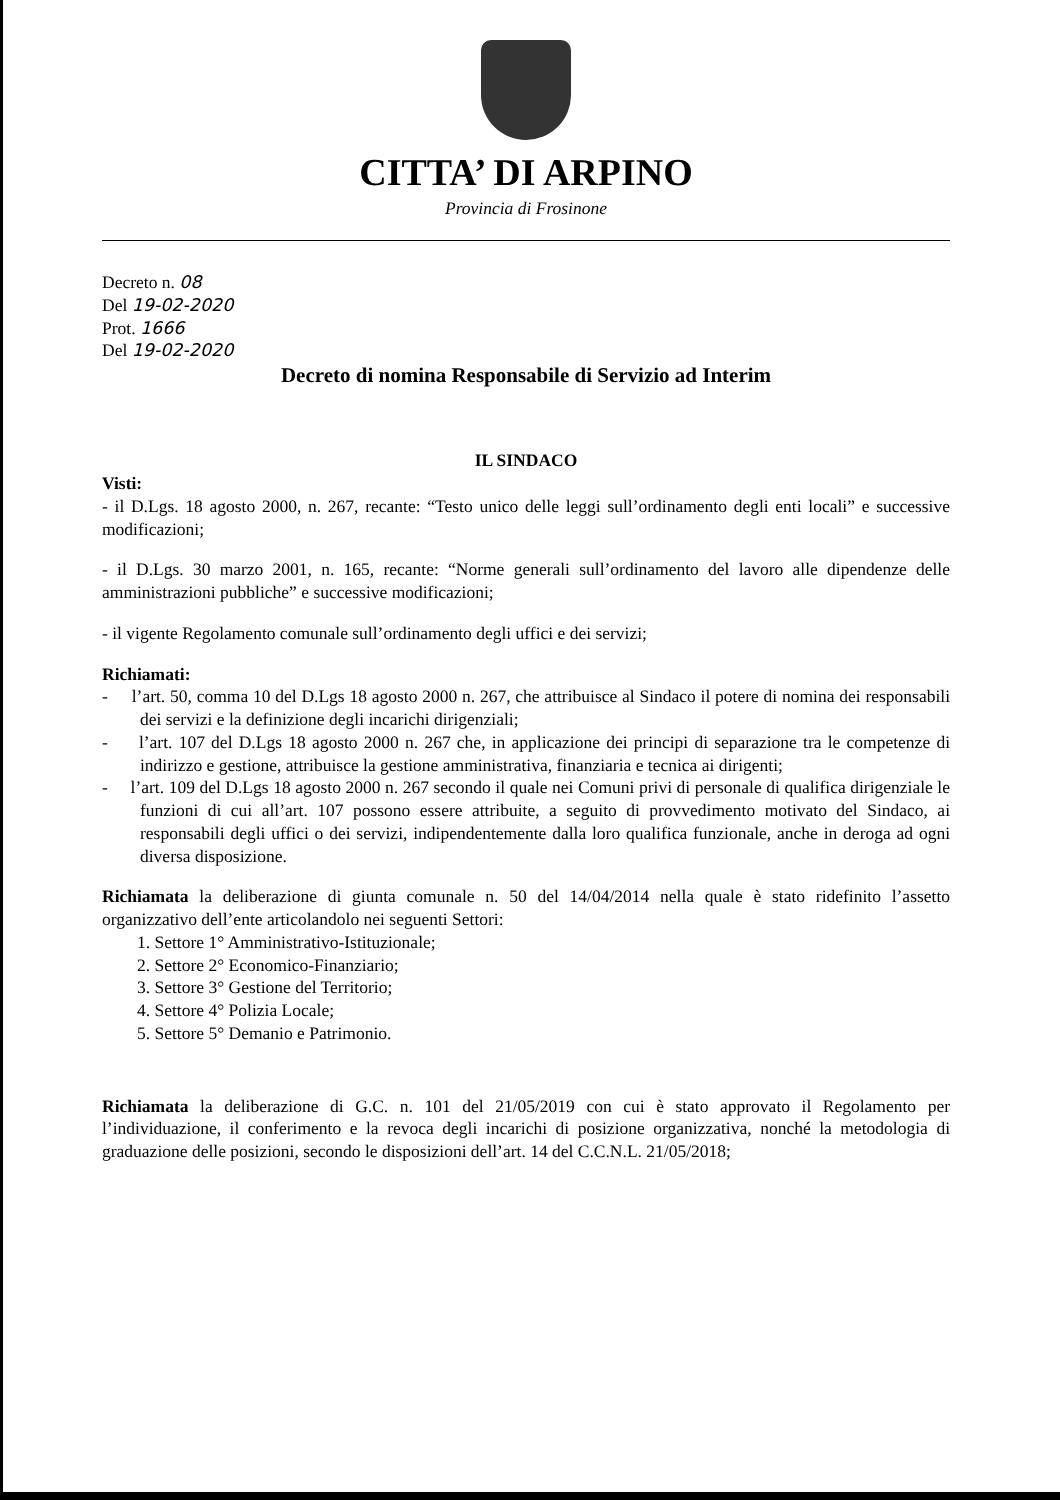CITTA’ DI ARPINO
Provincia di Frosinone
Decreto n. 08
Del 19-02-2020
Prot. 1666
Del 19-02-2020
Decreto di nomina Responsabile di Servizio ad Interim
IL SINDACO
Visti:
- il D.Lgs. 18 agosto 2000, n. 267, recante: “Testo unico delle leggi sull’ordinamento degli enti locali” e successive modificazioni;
- il D.Lgs. 30 marzo 2001, n. 165, recante: “Norme generali sull’ordinamento del lavoro alle dipendenze delle amministrazioni pubbliche” e successive modificazioni;
- il vigente Regolamento comunale sull’ordinamento degli uffici e dei servizi;
Richiamati:
- l’art. 50, comma 10 del D.Lgs 18 agosto 2000 n. 267, che attribuisce al Sindaco il potere di nomina dei responsabili dei servizi e la definizione degli incarichi dirigenziali;
- l’art. 107 del D.Lgs 18 agosto 2000 n. 267 che, in applicazione dei principi di separazione tra le competenze di indirizzo e gestione, attribuisce la gestione amministrativa, finanziaria e tecnica ai dirigenti;
- l’art. 109 del D.Lgs 18 agosto 2000 n. 267 secondo il quale nei Comuni privi di personale di qualifica dirigenziale le funzioni di cui all’art. 107 possono essere attribuite, a seguito di provvedimento motivato del Sindaco, ai responsabili degli uffici o dei servizi, indipendentemente dalla loro qualifica funzionale, anche in deroga ad ogni diversa disposizione.
Richiamata la deliberazione di giunta comunale n. 50 del 14/04/2014 nella quale è stato ridefinito l’assetto organizzativo dell’ente articolandolo nei seguenti Settori:
1. Settore 1° Amministrativo-Istituzionale;
2. Settore 2° Economico-Finanziario;
3. Settore 3° Gestione del Territorio;
4. Settore 4° Polizia Locale;
5. Settore 5° Demanio e Patrimonio.
Richiamata la deliberazione di G.C. n. 101 del 21/05/2019 con cui è stato approvato il Regolamento per l’individuazione, il conferimento e la revoca degli incarichi di posizione organizzativa, nonché la metodologia di graduazione delle posizioni, secondo le disposizioni dell’art. 14 del C.C.N.L. 21/05/2018;